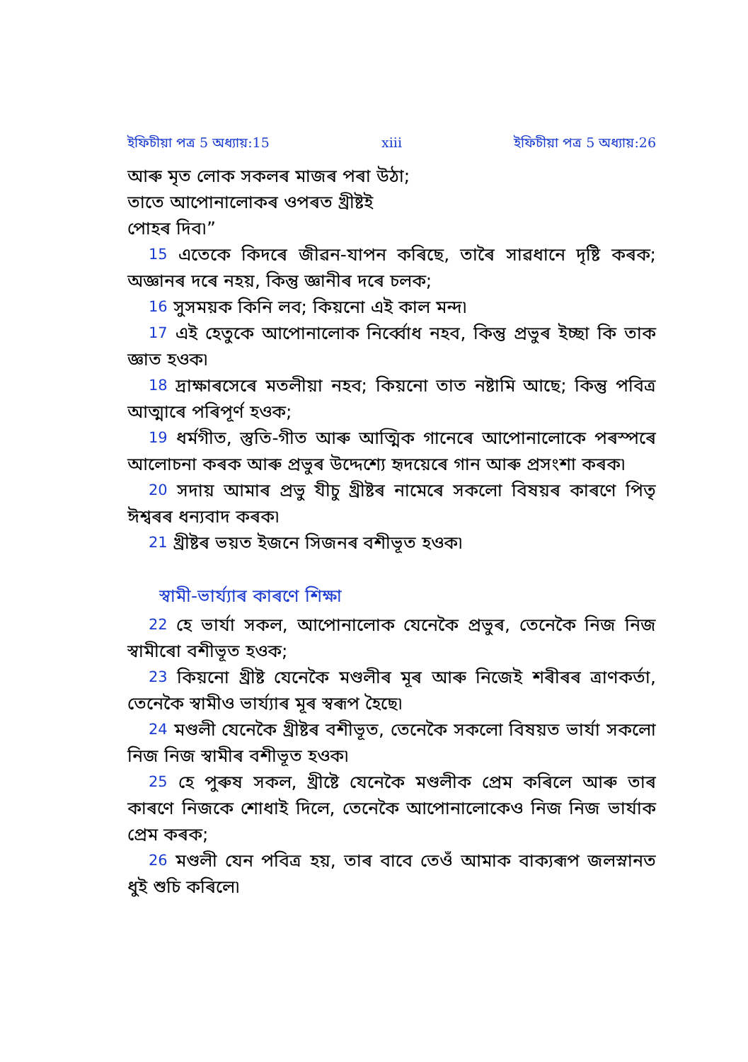ইফিচীয়া পত্র 5 অধ্যায়:15 xiii ইফিচীয়া পত্র 5 অধ্যায়:26
আৰু মৃত লোক সকলৰ মাজৰ পৰা উঠা;
তাতে আপোনালোকৰ ওপৰত খ্ৰীষ্টই
পোহৰ দিব৷”
15 এতেকে কিদৰে জীৱন-যাপন কৰিছে, তাৰৈ সাৱধানে দৃষ্টি কৰক; অজ্ঞানৰ দৰে নহয়, কিন্তু জ্ঞানীৰ দৰে চলক;
16 সুসময়ক কিনি লব; কিয়নো এই কাল মন্দ৷
17 এই হেতুকে আপোনালোক নিৰ্ব্বোধ নহব, কিন্তু প্ৰভুৰ ইচ্ছা কি তাক জ্ঞাত হওক৷
18 দ্ৰাক্ষাৰসেৰে মতলীয়া নহব; কিয়নো তাত নষ্টামি আছে; কিন্তু পবিত্ৰ আত্মাৰে পৰিপূৰ্ণ হওক;
19 ধৰ্মগীত, স্তুতি-গীত আৰু আত্মিক গানেৰে আপোনালোকে পৰস্পৰে আলোচনা কৰক আৰু প্ৰভুৰ উদ্দেশ্যে হৃদয়েৰে গান আৰু প্ৰসংশা কৰক৷
20 সদায় আমাৰ প্ৰভু যীচু খ্ৰীষ্টৰ নামেৰে সকলো বিষয়ৰ কাৰণে পিতৃ ঈশ্বৰৰ ধন্যবাদ কৰক৷
21 খ্ৰীষ্টৰ ভয়ত ইজনে সিজনৰ বশীভূত হওক৷
স্বামী-ভাৰ্য্যাৰ কাৰণে শিক্ষা
22 হে ভাৰ্যা সকল, আপোনালোক যেনেকৈ প্ৰভুৰ, তেনেকৈ নিজ নিজ স্বামীৰো বশীভূত হওক;
23 কিয়নো খ্ৰীষ্ট যেনেকৈ মণ্ডলীৰ মূৰ আৰু নিজেই শৰীৰৰ ত্ৰাণকৰ্তা, তেনেকৈ স্বামীও ভাৰ্য্যাৰ মূৰ স্বৰূপ হৈছে৷
24 মণ্ডলী যেনেকৈ খ্ৰীষ্টৰ বশীভূত, তেনেকৈ সকলো বিষয়ত ভাৰ্যা সকলো নিজ নিজ স্বামীৰ বশীভূত হওক৷
25 হে পুৰুষ সকল, খ্ৰীষ্টে যেনেকৈ মণ্ডলীক প্ৰেম কৰিলে আৰু তাৰ কাৰণে নিজকে শোধাই দিলে, তেনেকৈ আপোনালোকেও নিজ নিজ ভাৰ্যাক প্ৰেম কৰক;
26 মণ্ডলী যেন পবিত্ৰ হয়, তাৰ বাবে তেওঁ আমাক বাক্যৰূপ জলস্নানত ধুই শুচি কৰিলে৷